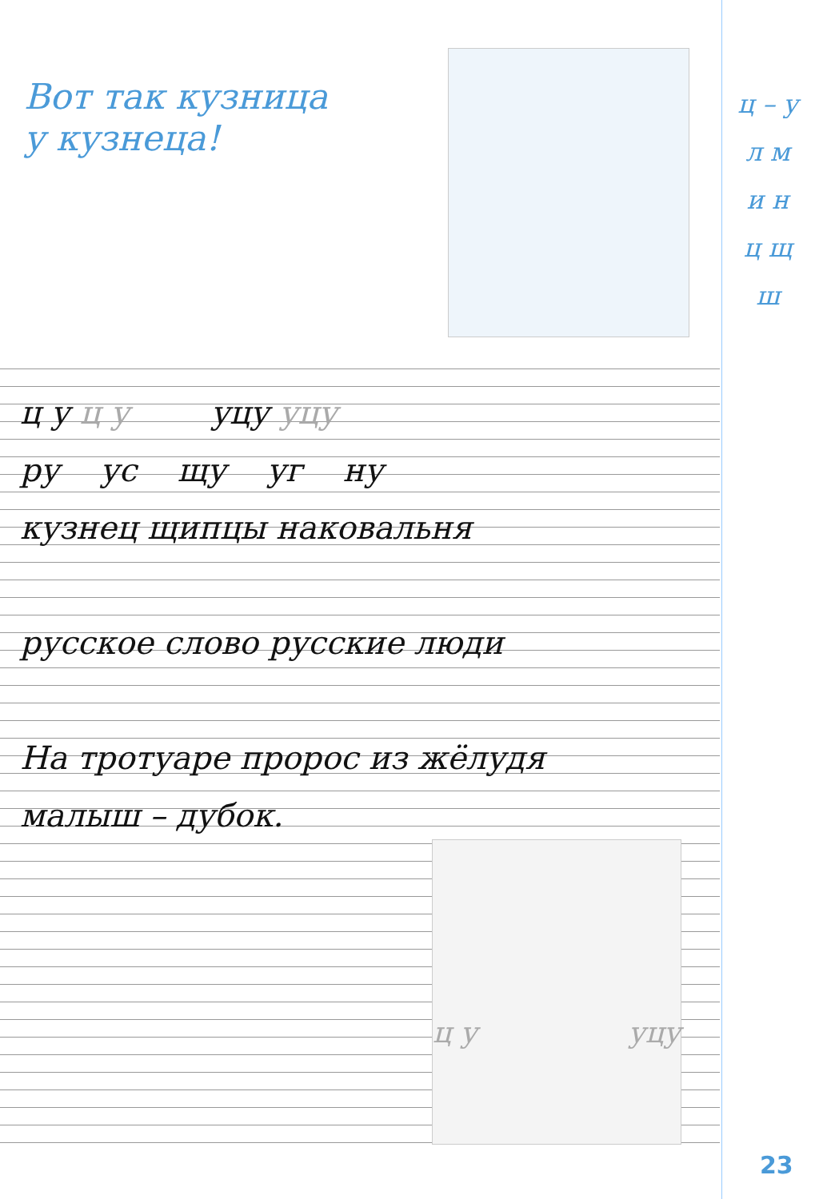Вот так кузница
у кузнеца!
ц – у
л м
и н
ц щ
ш
ц у ц у уцу уцу
ру ус щу уг ну
кузнец щипцы наковальня
русское слово русские люди
На тротуаре пророс из жёлудя
малыш – дубок.
ц у уцу
23